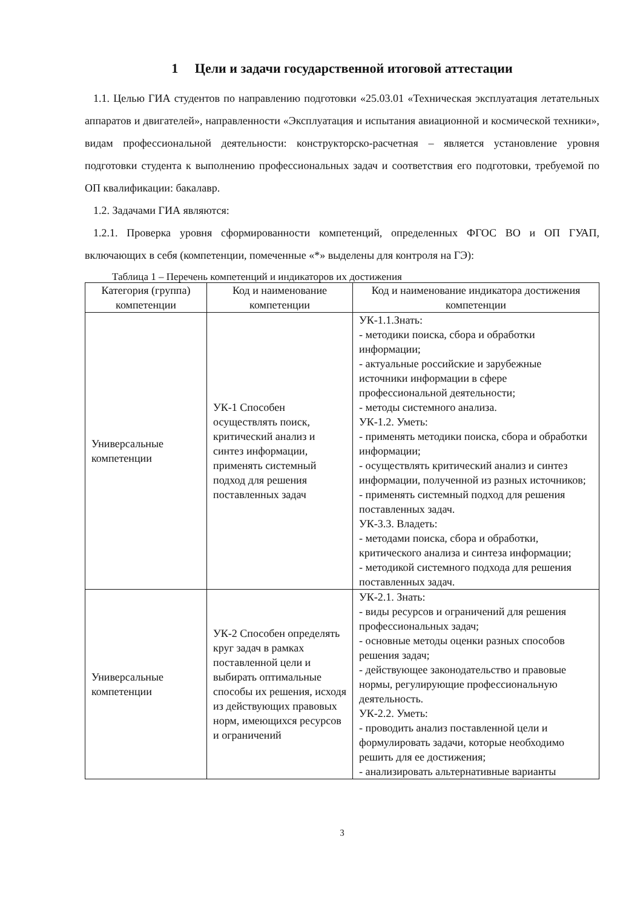1 Цели и задачи государственной итоговой аттестации
1.1. Целью ГИА студентов по направлению подготовки «25.03.01 «Техническая эксплуатация летательных аппаратов и двигателей», направленности «Эксплуатация и испытания авиационной и космической техники», видам профессиональной деятельности: конструкторско-расчетная – является установление уровня подготовки студента к выполнению профессиональных задач и соответствия его подготовки, требуемой по ОП квалификации: бакалавр.
1.2. Задачами ГИА являются:
1.2.1. Проверка уровня сформированности компетенций, определенных ФГОС ВО и ОП ГУАП, включающих в себя (компетенции, помеченные «*» выделены для контроля на ГЭ):
Таблица 1 – Перечень компетенций и индикаторов их достижения
| Категория (группа) компетенции | Код и наименование компетенции | Код и наименование индикатора достижения компетенции |
| --- | --- | --- |
| Универсальные компетенции | УК-1 Способен осуществлять поиск, критический анализ и синтез информации, применять системный подход для решения поставленных задач | УК-1.1.Знать: - методики поиска, сбора и обработки информации; - актуальные российские и зарубежные источники информации в сфере профессиональной деятельности; - методы системного анализа. УК-1.2. Уметь: - применять методики поиска, сбора и обработки информации; - осуществлять критический анализ и синтез информации, полученной из разных источников; - применять системный подход для решения поставленных задач. УК-3.3. Владеть: - методами поиска, сбора и обработки, критического анализа и синтеза информации; - методикой системного подхода для решения поставленных задач. |
| Универсальные компетенции | УК-2 Способен определять круг задач в рамках поставленной цели и выбирать оптимальные способы их решения, исходя из действующих правовых норм, имеющихся ресурсов и ограничений | УК-2.1. Знать: - виды ресурсов и ограничений для решения профессиональных задач; - основные методы оценки разных способов решения задач; - действующее законодательство и правовые нормы, регулирующие профессиональную деятельность. УК-2.2. Уметь: - проводить анализ поставленной цели и формулировать задачи, которые необходимо решить для ее достижения; - анализировать альтернативные варианты |
3